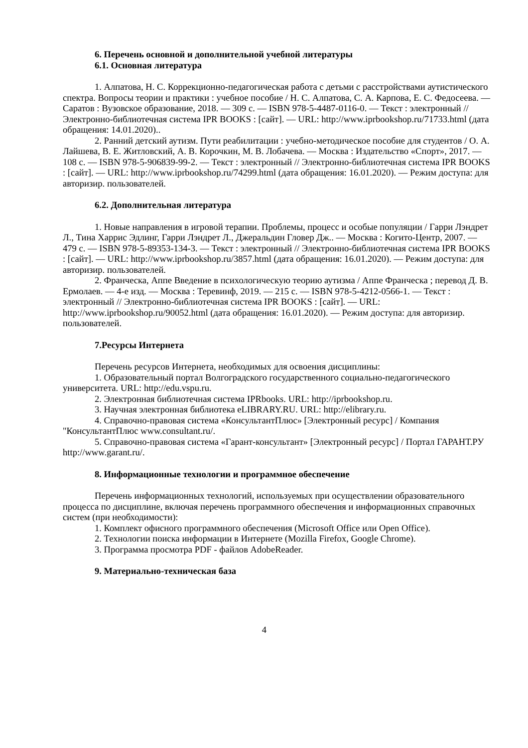6. Перечень основной и дополнительной учебной литературы
6.1. Основная литература
1. Алпатова, Н. С. Коррекционно-педагогическая работа с детьми с расстройствами аутистического спектра. Вопросы теории и практики : учебное пособие / Н. С. Алпатова, С. А. Карпова, Е. С. Федосеева. — Саратов : Вузовское образование, 2018. — 309 c. — ISBN 978-5-4487-0116-0. — Текст : электронный // Электронно-библиотечная система IPR BOOKS : [сайт]. — URL: http://www.iprbookshop.ru/71733.html (дата обращения: 14.01.2020)..
2. Ранний детский аутизм. Пути реабилитации : учебно-методическое пособие для студентов / О. А. Лайшева, В. Е. Житловский, А. В. Корочкин, М. В. Лобачева. — Москва : Издательство «Спорт», 2017. — 108 c. — ISBN 978-5-906839-99-2. — Текст : электронный // Электронно-библиотечная система IPR BOOKS : [сайт]. — URL: http://www.iprbookshop.ru/74299.html (дата обращения: 16.01.2020). — Режим доступа: для авторизир. пользователей.
6.2. Дополнительная литература
1. Новые направления в игровой терапии. Проблемы, процесс и особые популяции / Гарри Лэндрет Л., Тина Харрис Эдлинг, Гарри Лэндрет Л., Джеральдин Гловер Дж.. — Москва : Когито-Центр, 2007. — 479 c. — ISBN 978-5-89353-134-3. — Текст : электронный // Электронно-библиотечная система IPR BOOKS : [сайт]. — URL: http://www.iprbookshop.ru/3857.html (дата обращения: 16.01.2020). — Режим доступа: для авторизир. пользователей.
2. Франческа, Аппе Введение в психологическую теорию аутизма / Аппе Франческа ; перевод Д. В. Ермолаев. — 4-е изд. — Москва : Теревинф, 2019. — 215 c. — ISBN 978-5-4212-0566-1. — Текст : электронный // Электронно-библиотечная система IPR BOOKS : [сайт]. — URL: http://www.iprbookshop.ru/90052.html (дата обращения: 16.01.2020). — Режим доступа: для авторизир. пользователей.
7.Ресурсы Интернета
Перечень ресурсов Интернета, необходимых для освоения дисциплины:
1. Образовательный портал Волгоградского государственного социально-педагогического университета. URL: http://edu.vspu.ru.
2. Электронная библиотечная система IPRbooks. URL: http://iprbookshop.ru.
3. Научная электронная библиотека eLIBRARY.RU. URL: http://elibrary.ru.
4. Справочно-правовая система «КонсультантПлюс» [Электронный ресурс] / Компания "КонсультантПлюс www.consultant.ru/.
5. Справочно-правовая система «Гарант-консультант» [Электронный ресурс] / Портал ГАРАНТ.РУ http://www.garant.ru/.
8. Информационные технологии и программное обеспечение
Перечень информационных технологий, используемых при осуществлении образовательного процесса по дисциплине, включая перечень программного обеспечения и информационных справочных систем (при необходимости):
1. Комплект офисного программного обеспечения (Microsoft Office или Open Office).
2. Технологии поиска информации в Интернете (Mozilla Firefox, Google Chrome).
3. Программа просмотра PDF - файлов AdobeReader.
9. Материально-техническая база
4